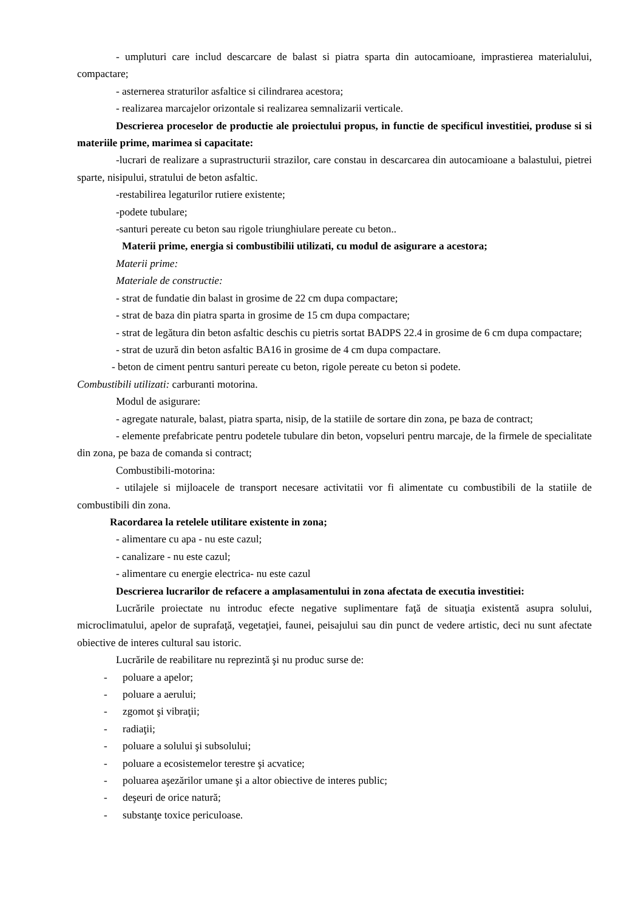- umpluturi care includ descarcare de balast si piatra sparta din autocamioane, imprastierea materialului, compactare;
- asternerea straturilor asfaltice si cilindrarea acestora;
- realizarea marcajelor orizontale si realizarea semnalizarii verticale.
Descrierea proceselor de productie ale proiectului propus, in functie de specificul investitiei, produse si si materiile prime, marimea si capacitate:
-lucrari de realizare a suprastructurii strazilor, care constau in descarcarea din autocamioane a balastului, pietrei sparte, nisipului, stratului de beton asfaltic.
-restabilirea legaturilor rutiere existente;
-podete tubulare;
-santuri pereate cu beton sau rigole triunghiulare pereate cu beton..
Materii prime, energia si combustibilii utilizati, cu modul de asigurare a acestora;
Materii prime:
Materiale de constructie:
- strat de fundatie din balast in grosime de 22 cm dupa compactare;
- strat de baza din piatra sparta in grosime de 15 cm dupa compactare;
- strat de legătura din beton asfaltic deschis cu pietris sortat BADPS 22.4 in grosime de 6 cm dupa compactare;
- strat de uzură din beton asfaltic BA16 in grosime de 4 cm dupa compactare.
- beton de ciment pentru santuri pereate cu beton, rigole pereate cu beton si podete.
Combustibili utilizati: carburanti motorina.
Modul de asigurare:
- agregate naturale, balast, piatra sparta, nisip, de la statiile de sortare din zona, pe baza de contract;
- elemente prefabricate pentru podetele tubulare din beton, vopseluri pentru marcaje, de la firmele de specialitate din zona, pe baza de comanda si contract;
Combustibili-motorina:
- utilajele si mijloacele de transport necesare activitatii vor fi alimentate cu combustibili de la statiile de combustibili din zona.
Racordarea la retelele utilitare existente in zona;
- alimentare cu apa - nu este cazul;
- canalizare - nu este cazul;
- alimentare cu energie electrica- nu este cazul
Descrierea lucrarilor de refacere a amplasamentului in zona afectata de executia investitiei:
Lucrările proiectate nu introduc efecte negative suplimentare faţă de situaţia existentă asupra solului, microclimatului, apelor de suprafaţă, vegetaţiei, faunei, peisajului sau din punct de vedere artistic, deci nu sunt afectate obiective de interes cultural sau istoric.
Lucrările de reabilitare nu reprezintă şi nu produc surse de:
- poluare a apelor;
- poluare a aerului;
- zgomot şi vibraţii;
- radiaţii;
- poluare a solului şi subsolului;
- poluare a ecosistemelor terestre şi acvatice;
- poluarea aşezărilor umane şi a altor obiective de interes public;
- deşeuri de orice natură;
- substanţe toxice periculoase.